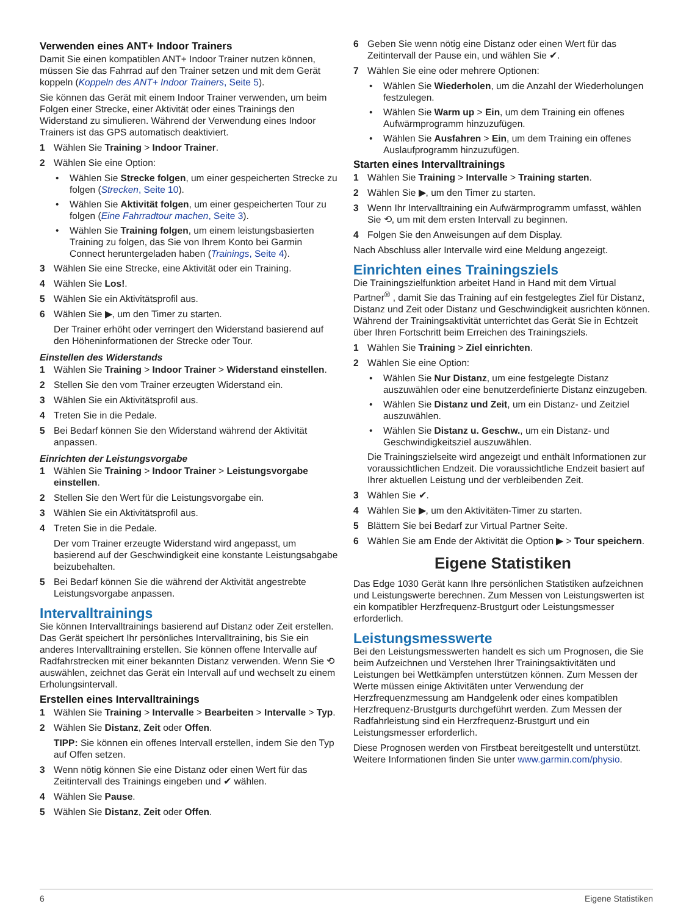Verwenden eines ANT+ Indoor Trainers
Damit Sie einen kompatiblen ANT+ Indoor Trainer nutzen können, müssen Sie das Fahrrad auf den Trainer setzen und mit dem Gerät koppeln (Koppeln des ANT+ Indoor Trainers, Seite 5).
Sie können das Gerät mit einem Indoor Trainer verwenden, um beim Folgen einer Strecke, einer Aktivität oder eines Trainings den Widerstand zu simulieren. Während der Verwendung eines Indoor Trainers ist das GPS automatisch deaktiviert.
1 Wählen Sie Training > Indoor Trainer.
2 Wählen Sie eine Option:
• Wählen Sie Strecke folgen, um einer gespeicherten Strecke zu folgen (Strecken, Seite 10).
• Wählen Sie Aktivität folgen, um einer gespeicherten Tour zu folgen (Eine Fahrradtour machen, Seite 3).
• Wählen Sie Training folgen, um einem leistungsbasierten Training zu folgen, das Sie von Ihrem Konto bei Garmin Connect heruntergeladen haben (Trainings, Seite 4).
3 Wählen Sie eine Strecke, eine Aktivität oder ein Training.
4 Wählen Sie Los!.
5 Wählen Sie ein Aktivitätsprofil aus.
6 Wählen Sie ▶, um den Timer zu starten.
Der Trainer erhöht oder verringert den Widerstand basierend auf den Höheninformationen der Strecke oder Tour.
Einstellen des Widerstands
1 Wählen Sie Training > Indoor Trainer > Widerstand einstellen.
2 Stellen Sie den vom Trainer erzeugten Widerstand ein.
3 Wählen Sie ein Aktivitätsprofil aus.
4 Treten Sie in die Pedale.
5 Bei Bedarf können Sie den Widerstand während der Aktivität anpassen.
Einrichten der Leistungsvorgabe
1 Wählen Sie Training > Indoor Trainer > Leistungsvorgabe einstellen.
2 Stellen Sie den Wert für die Leistungsvorgabe ein.
3 Wählen Sie ein Aktivitätsprofil aus.
4 Treten Sie in die Pedale.
Der vom Trainer erzeugte Widerstand wird angepasst, um basierend auf der Geschwindigkeit eine konstante Leistungsabgabe beizubehalten.
5 Bei Bedarf können Sie die während der Aktivität angestrebte Leistungsvorgabe anpassen.
Intervalltrainings
Sie können Intervalltrainings basierend auf Distanz oder Zeit erstellen. Das Gerät speichert Ihr persönliches Intervalltraining, bis Sie ein anderes Intervalltraining erstellen. Sie können offene Intervalle auf Radfahrstrecken mit einer bekannten Distanz verwenden. Wenn Sie ⟲ auswählen, zeichnet das Gerät ein Intervall auf und wechselt zu einem Erholungsintervall.
Erstellen eines Intervalltrainings
1 Wählen Sie Training > Intervalle > Bearbeiten > Intervalle > Typ.
2 Wählen Sie Distanz, Zeit oder Offen.
TIPP: Sie können ein offenes Intervall erstellen, indem Sie den Typ auf Offen setzen.
3 Wenn nötig können Sie eine Distanz oder einen Wert für das Zeitintervall des Trainings eingeben und ✔ wählen.
4 Wählen Sie Pause.
5 Wählen Sie Distanz, Zeit oder Offen.
6 Geben Sie wenn nötig eine Distanz oder einen Wert für das Zeitintervall der Pause ein, und wählen Sie ✔.
7 Wählen Sie eine oder mehrere Optionen:
• Wählen Sie Wiederholen, um die Anzahl der Wiederholungen festzulegen.
• Wählen Sie Warm up > Ein, um dem Training ein offenes Aufwärmprogramm hinzuzufügen.
• Wählen Sie Ausfahren > Ein, um dem Training ein offenes Auslaufprogramm hinzuzufügen.
Starten eines Intervalltrainings
1 Wählen Sie Training > Intervalle > Training starten.
2 Wählen Sie ▶, um den Timer zu starten.
3 Wenn Ihr Intervalltraining ein Aufwärmprogramm umfasst, wählen Sie ⟲, um mit dem ersten Intervall zu beginnen.
4 Folgen Sie den Anweisungen auf dem Display.
Nach Abschluss aller Intervalle wird eine Meldung angezeigt.
Einrichten eines Trainingsziels
Die Trainingszielfunktion arbeitet Hand in Hand mit dem Virtual Partner<sup>®</sup> , damit Sie das Training auf ein festgelegtes Ziel für Distanz, Distanz und Zeit oder Distanz und Geschwindigkeit ausrichten können. Während der Trainingsaktivität unterrichtet das Gerät Sie in Echtzeit über Ihren Fortschritt beim Erreichen des Trainingsziels.
1 Wählen Sie Training > Ziel einrichten.
2 Wählen Sie eine Option:
• Wählen Sie Nur Distanz, um eine festgelegte Distanz auszuwählen oder eine benutzerdefinierte Distanz einzugeben.
• Wählen Sie Distanz und Zeit, um ein Distanz- und Zeitziel auszuwählen.
• Wählen Sie Distanz u. Geschw., um ein Distanz- und Geschwindigkeitsziel auszuwählen.
Die Trainingszielseite wird angezeigt und enthält Informationen zur voraussichtlichen Endzeit. Die voraussichtliche Endzeit basiert auf Ihrer aktuellen Leistung und der verbleibenden Zeit.
3 Wählen Sie ✔.
4 Wählen Sie ▶, um den Aktivitäten-Timer zu starten.
5 Blättern Sie bei Bedarf zur Virtual Partner Seite.
6 Wählen Sie am Ende der Aktivität die Option ▶ > Tour speichern.
Eigene Statistiken
Das Edge 1030 Gerät kann Ihre persönlichen Statistiken aufzeichnen und Leistungswerte berechnen. Zum Messen von Leistungswerten ist ein kompatibler Herzfrequenz-Brustgurt oder Leistungsmesser erforderlich.
Leistungsmesswerte
Bei den Leistungsmesswerten handelt es sich um Prognosen, die Sie beim Aufzeichnen und Verstehen Ihrer Trainingsaktivitäten und Leistungen bei Wettkämpfen unterstützen können. Zum Messen der Werte müssen einige Aktivitäten unter Verwendung der Herzfrequenzmessung am Handgelenk oder eines kompatiblen Herzfrequenz-Brustgurts durchgeführt werden. Zum Messen der Radfahrleistung sind ein Herzfrequenz-Brustgurt und ein Leistungsmesser erforderlich.
Diese Prognosen werden von Firstbeat bereitgestellt und unterstützt. Weitere Informationen finden Sie unter www.garmin.com/physio.
6 Eigene Statistiken